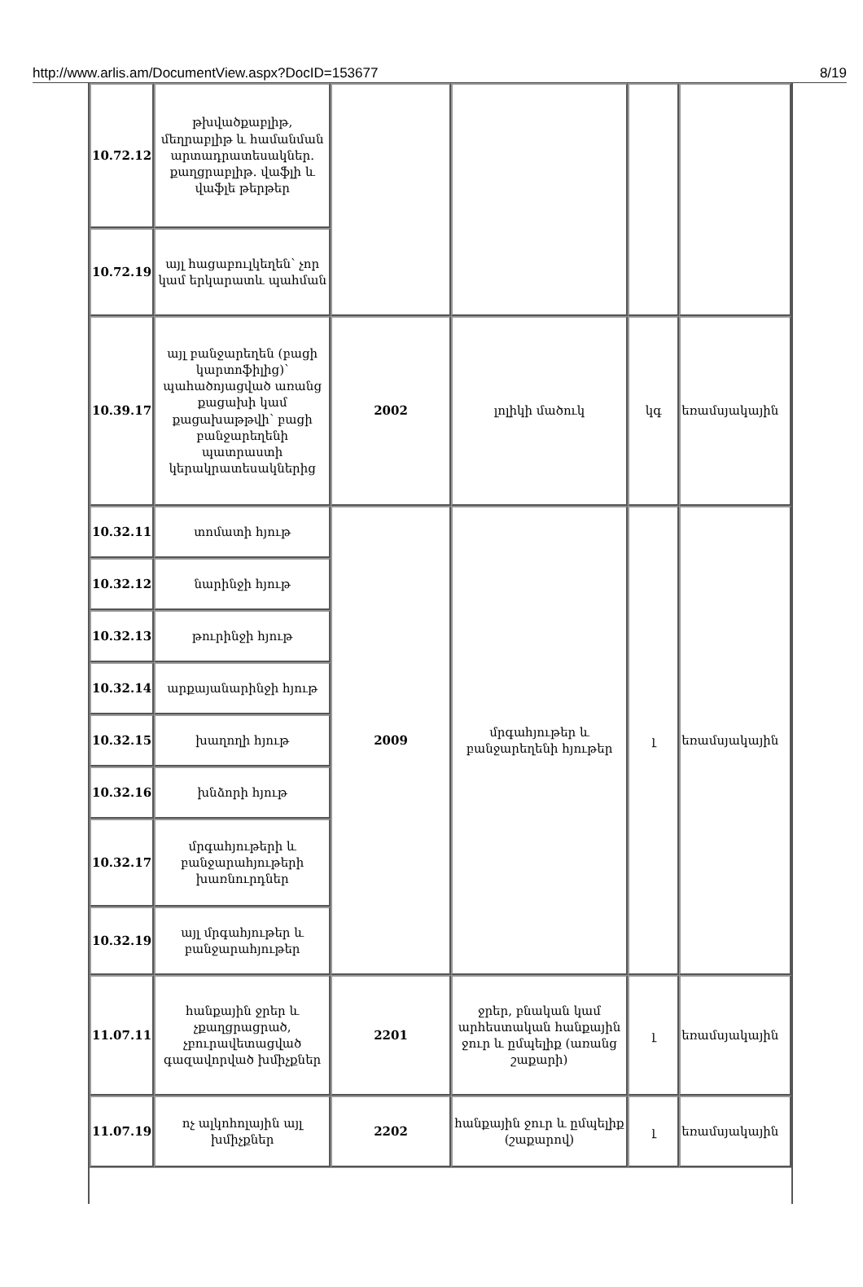http://www.arlis.am/DocumentView.aspx?DocID=153677 8/19
| 10.72.12 | թխվածքաբլիթ, մեղրաբլիթ և համանման արտադրատեսակներ. քաղցրաբլիթ. վաֆլի և վաֆլե թերթեր | | | | |
| 10.72.19 | այլ հացաբուլկեղեն՝ չոր կամ երկարատև պահման | | | | |
| 10.39.17 | այլ բանջարեղեն (բացի կարտոֆիլից)՝ պահածոյացված առանց քացախի կամ քացախաթթվի՝ բացի բանջարեղենի պատրաստի կերակրատեսակներից | 2002 | լոլիկի մածուկ | կգ | եռամսյակային |
| 10.32.11 | տոմատի հյութ | 2009 | մրգահյութեր և բանջարեղենի հյութեր | լ | եռամսյակային |
| 10.32.12 | նարինջի հյութ | | | | |
| 10.32.13 | թուրինջի հյութ | | | | |
| 10.32.14 | արքայանարինջի հյութ | | | | |
| 10.32.15 | խաղողի հյութ | | | | |
| 10.32.16 | խնձորի հյութ | | | | |
| 10.32.17 | մրգահյութերի և բանջարահյութերի խառնուրդներ | | | | |
| 10.32.19 | այլ մրգահյութեր և բանջարահյութեր | | | | |
| 11.07.11 | հանքային ջրեր և չքաղցրացրած, չբուրավետացված գազավորված խմիչքներ | 2201 | ջրեր, բնական կամ արհեստական հանքային ջուր և ըմպելիք (առանց շաքարի) | լ | եռամսյակային |
| 11.07.19 | ոչ ալկոհոլային այլ խմիչքներ | 2202 | հանքային ջուր և ըմպելիք (շաքարով) | լ | եռամսյակային |